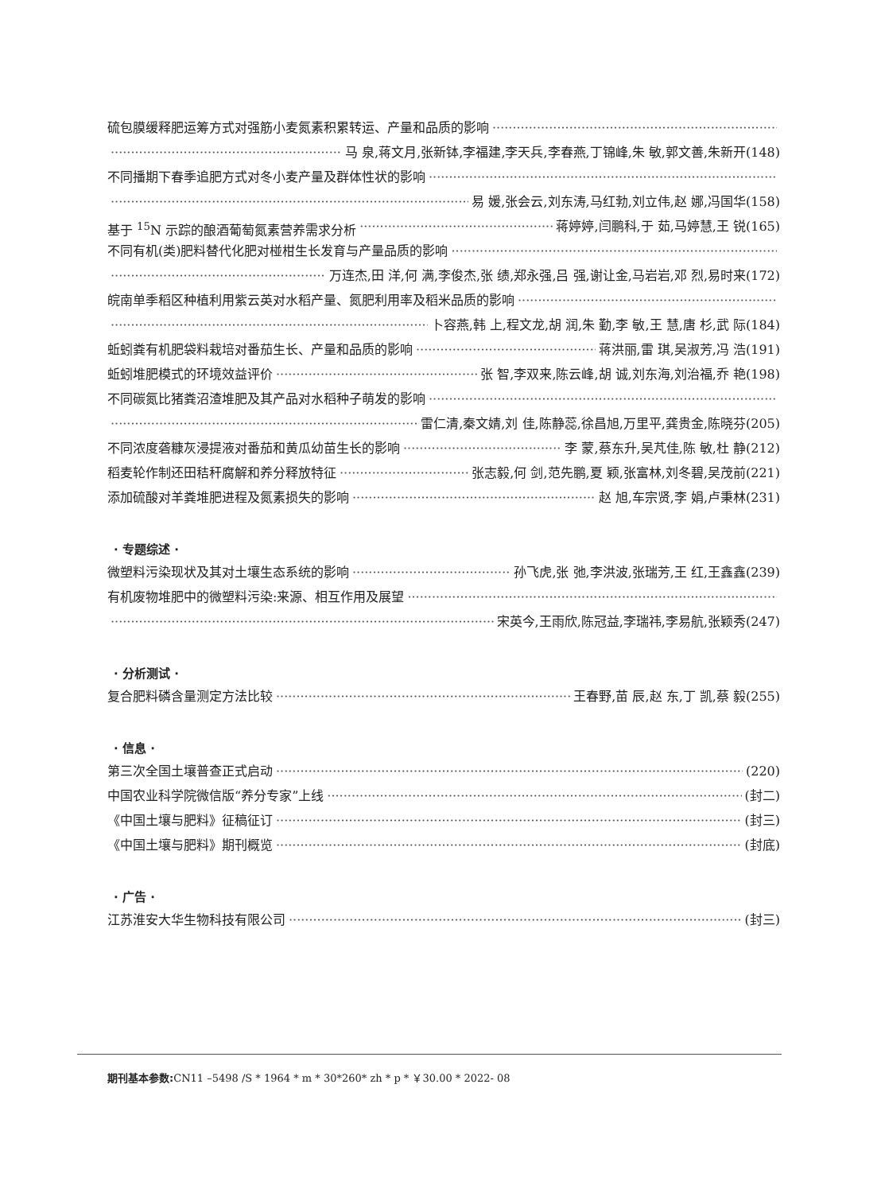硫包膜缓释肥运筹方式对强筋小麦氮素积累转运、产量和品质的影响
马 泉,蒋文月,张新钵,李福建,李天兵,李春燕,丁锦峰,朱 敏,郭文善,朱新开(148)
不同播期下春季追肥方式对冬小麦产量及群体性状的影响
易 媛,张会云,刘东涛,马红勃,刘立伟,赵 娜,冯国华(158)
基于 <sup>15</sup>N 示踪的酿酒葡萄氮素营养需求分析 蒋婷婷,闫鹏科,于 茹,马婷慧,王 锐(165)
不同有机(类)肥料替代化肥对椪柑生长发育与产量品质的影响
万连杰,田 洋,何 满,李俊杰,张 绩,郑永强,吕 强,谢让金,马岩岩,邓 烈,易时来(172)
皖南单季稻区种植利用紫云英对水稻产量、氮肥利用率及稻米品质的影响
卜容燕,韩 上,程文龙,胡 润,朱 勤,李 敏,王 慧,唐 杉,武 际(184)
蚯蚓粪有机肥袋料栽培对番茄生长、产量和品质的影响 蒋洪丽,雷 琪,吴淑芳,冯 浩(191)
蚯蚓堆肥模式的环境效益评价 张 智,李双来,陈云峰,胡 诚,刘东海,刘治福,乔 艳(198)
不同碳氮比猪粪沼渣堆肥及其产品对水稻种子萌发的影响
雷仁清,秦文婧,刘 佳,陈静蕊,徐昌旭,万里平,龚贵金,陈晓芬(205)
不同浓度砻糠灰浸提液对番茄和黄瓜幼苗生长的影响 李 蒙,蔡东升,吴芃佳,陈 敏,杜 静(212)
稻麦轮作制还田秸秆腐解和养分释放特征 张志毅,何 剑,范先鹏,夏 颖,张富林,刘冬碧,吴茂前(221)
添加硫酸对羊粪堆肥进程及氮素损失的影响 赵 旭,车宗贤,李 娟,卢秉林(231)
· 专题综述 ·
微塑料污染现状及其对土壤生态系统的影响 孙飞虎,张 弛,李洪波,张瑞芳,王 红,王鑫鑫(239)
有机废物堆肥中的微塑料污染:来源、相互作用及展望
宋英今,王雨欣,陈冠益,李瑞祎,李易航,张颖秀(247)
· 分析测试 ·
复合肥料磷含量测定方法比较 王春野,苗 辰,赵 东,丁 凯,蔡 毅(255)
· 信息 ·
第三次全国土壤普查正式启动 (220)
中国农业科学院微信版“养分专家”上线 (封二)
《中国土壤与肥料》征稿征订 (封三)
《中国土壤与肥料》期刊概览 (封底)
· 广告 ·
江苏淮安大华生物科技有限公司 (封三)
期刊基本参数: CN11 –5498 /S * 1964 * m * 30*260* zh * p * ￥30.00 * 2022- 08